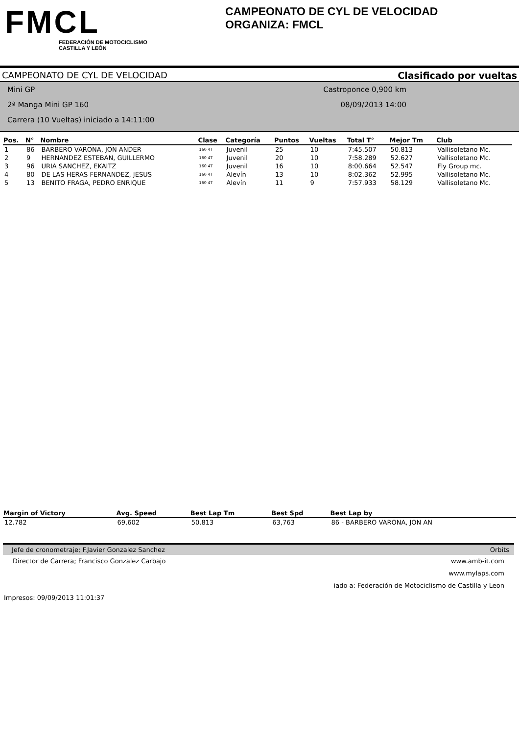FMCL
FEDERACIÓN DE MOTOCICLISMO
CASTILLA Y LEÓN
CAMPEONATO DE CYL DE VELOCIDAD
ORGANIZA: FMCL
CAMPEONATO DE CYL DE VELOCIDAD Clasificado por vueltas
Mini GP Castroponce 0,900 km
2ª Manga Mini GP 160 08/09/2013 14:00
Carrera (10 Vueltas) iniciado a 14:11:00
| Pos. | N° | Nombre | Clase | Categoría | Puntos | Vueltas | Total T° | Mejor Tm | Club |
| --- | --- | --- | --- | --- | --- | --- | --- | --- | --- |
| 1 | 86 | BARBERO VARONA, JON ANDER | 160 4T | Juvenil | 25 | 10 | 7:45.507 | 50.813 | Vallisoletano Mc. |
| 2 | 9 | HERNANDEZ ESTEBAN, GUILLERMO | 160 4T | Juvenil | 20 | 10 | 7:58.289 | 52.627 | Vallisoletano Mc. |
| 3 | 96 | URIA SANCHEZ, EKAITZ | 160 4T | Juvenil | 16 | 10 | 8:00.664 | 52.547 | Fly Group mc. |
| 4 | 80 | DE LAS HERAS FERNANDEZ, JESUS | 160 4T | Alevín | 13 | 10 | 8:02.362 | 52.995 | Vallisoletano Mc. |
| 5 | 13 | BENITO FRAGA, PEDRO ENRIQUE | 160 4T | Alevín | 11 | 9 | 7:57.933 | 58.129 | Vallisoletano Mc. |
| Margin of Victory | Avg. Speed | Best Lap Tm | Best Spd | Best Lap by |
| --- | --- | --- | --- | --- |
| 12.782 | 69,602 | 50.813 | 63,763 | 86 - BARBERO VARONA, JON AN |
Jefe de cronometraje; F.Javier Gonzalez Sanchez Orbits
Director de Carrera; Francisco Gonzalez Carbajo www.amb-it.com
www.mylaps.com
iado a: Federación de Motociclismo de Castilla y Leon
Impresos: 09/09/2013 11:01:37